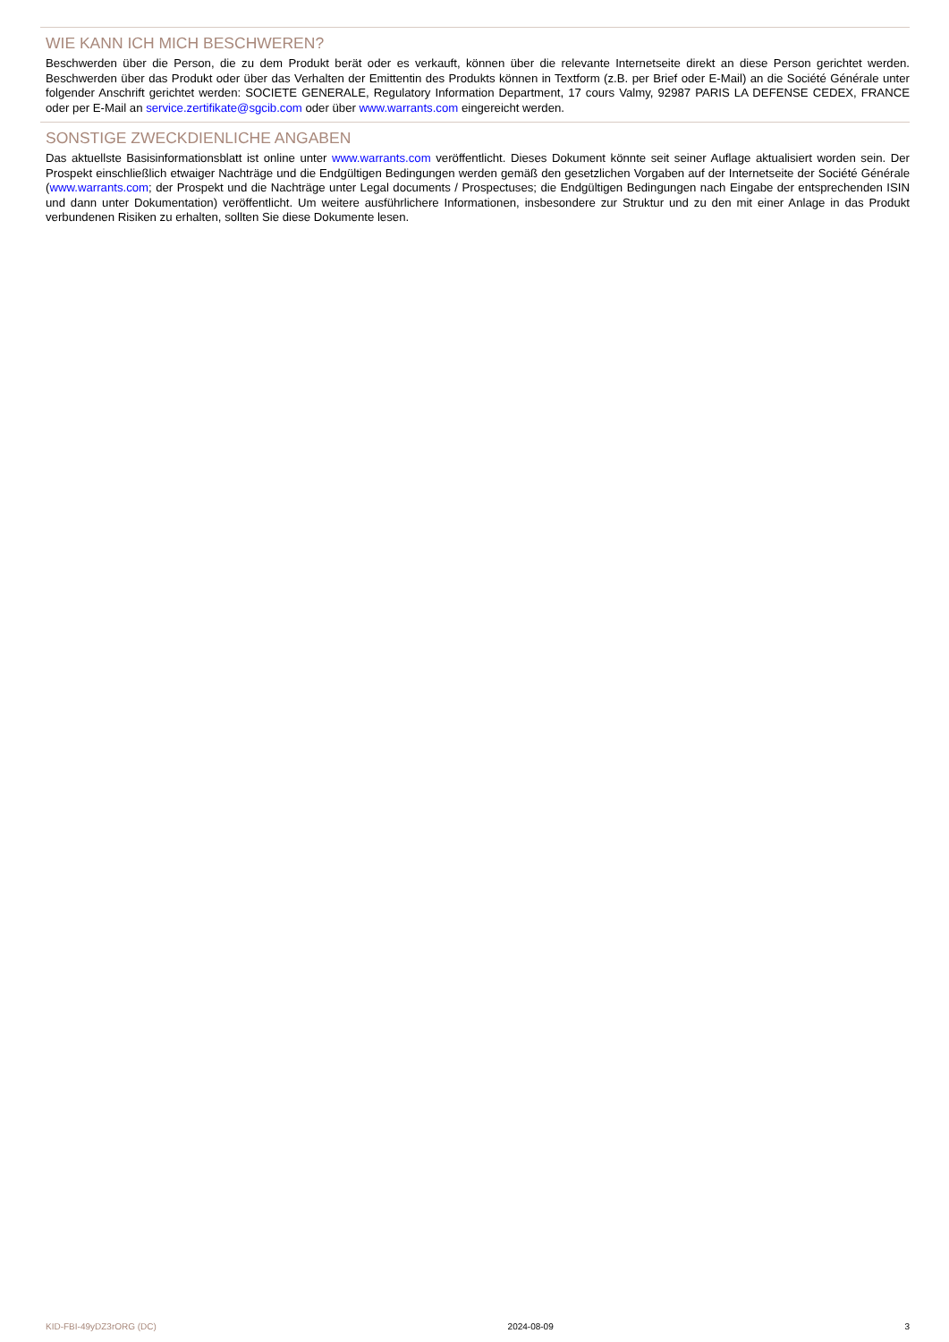WIE KANN ICH MICH BESCHWEREN?
Beschwerden über die Person, die zu dem Produkt berät oder es verkauft, können über die relevante Internetseite direkt an diese Person gerichtet werden. Beschwerden über das Produkt oder über das Verhalten der Emittentin des Produkts können in Textform (z.B. per Brief oder E-Mail) an die Société Générale unter folgender Anschrift gerichtet werden: SOCIETE GENERALE, Regulatory Information Department, 17 cours Valmy, 92987 PARIS LA DEFENSE CEDEX, FRANCE oder per E-Mail an service.zertifikate@sgcib.com oder über www.warrants.com eingereicht werden.
SONSTIGE ZWECKDIENLICHE ANGABEN
Das aktuellste Basisinformationsblatt ist online unter www.warrants.com veröffentlicht. Dieses Dokument könnte seit seiner Auflage aktualisiert worden sein. Der Prospekt einschließlich etwaiger Nachträge und die Endgültigen Bedingungen werden gemäß den gesetzlichen Vorgaben auf der Internetseite der Société Générale (www.warrants.com; der Prospekt und die Nachträge unter Legal documents / Prospectuses; die Endgültigen Bedingungen nach Eingabe der entsprechenden ISIN und dann unter Dokumentation) veröffentlicht. Um weitere ausführlichere Informationen, insbesondere zur Struktur und zu den mit einer Anlage in das Produkt verbundenen Risiken zu erhalten, sollten Sie diese Dokumente lesen.
KID-FBI-49yDZ3rORG (DC) 2024-08-09 3